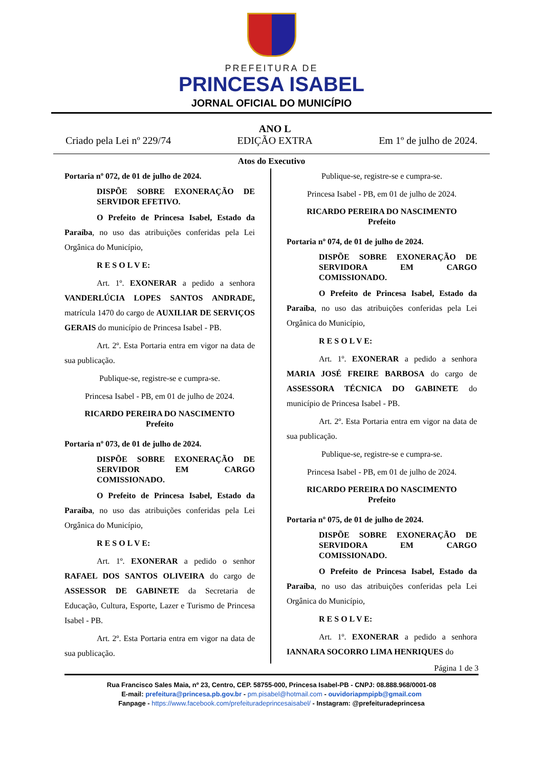PREFEITURA DE
PRINCESA ISABEL
JORNAL OFICIAL DO MUNICÍPIO
Criado pela Lei nº 229/74
ANO L
EDIÇÃO EXTRA
Em 1º de julho de 2024.
Atos do Executivo
Portaria nº 072, de 01 de julho de 2024.
DISPÕE SOBRE EXONERAÇÃO DE SERVIDOR EFETIVO.
O Prefeito de Princesa Isabel, Estado da Paraíba, no uso das atribuições conferidas pela Lei Orgânica do Município,
R E S O L V E:
Art. 1º. EXONERAR a pedido a senhora VANDERLÚCIA LOPES SANTOS ANDRADE, matrícula 1470 do cargo de AUXILIAR DE SERVIÇOS GERAIS do município de Princesa Isabel - PB.
Art. 2º. Esta Portaria entra em vigor na data de sua publicação.
Publique-se, registre-se e cumpra-se.
Princesa Isabel - PB, em 01 de julho de 2024.
RICARDO PEREIRA DO NASCIMENTO
Prefeito
Portaria nº 073, de 01 de julho de 2024.
DISPÕE SOBRE EXONERAÇÃO DE SERVIDOR EM CARGO COMISSIONADO.
O Prefeito de Princesa Isabel, Estado da Paraíba, no uso das atribuições conferidas pela Lei Orgânica do Município,
R E S O L V E:
Art. 1º. EXONERAR a pedido o senhor RAFAEL DOS SANTOS OLIVEIRA do cargo de ASSESSOR DE GABINETE da Secretaria de Educação, Cultura, Esporte, Lazer e Turismo de Princesa Isabel - PB.
Art. 2º. Esta Portaria entra em vigor na data de sua publicação.
Publique-se, registre-se e cumpra-se.
Princesa Isabel - PB, em 01 de julho de 2024.
RICARDO PEREIRA DO NASCIMENTO
Prefeito
Portaria nº 074, de 01 de julho de 2024.
DISPÕE SOBRE EXONERAÇÃO DE SERVIDORA EM CARGO COMISSIONADO.
O Prefeito de Princesa Isabel, Estado da Paraíba, no uso das atribuições conferidas pela Lei Orgânica do Município,
R E S O L V E:
Art. 1º. EXONERAR a pedido a senhora MARIA JOSÉ FREIRE BARBOSA do cargo de ASSESSORA TÉCNICA DO GABINETE do município de Princesa Isabel - PB.
Art. 2º. Esta Portaria entra em vigor na data de sua publicação.
Publique-se, registre-se e cumpra-se.
Princesa Isabel - PB, em 01 de julho de 2024.
RICARDO PEREIRA DO NASCIMENTO
Prefeito
Portaria nº 075, de 01 de julho de 2024.
DISPÕE SOBRE EXONERAÇÃO DE SERVIDORA EM CARGO COMISSIONADO.
O Prefeito de Princesa Isabel, Estado da Paraíba, no uso das atribuições conferidas pela Lei Orgânica do Município,
R E S O L V E:
Art. 1º. EXONERAR a pedido a senhora IANNARA SOCORRO LIMA HENRIQUES do
Página 1 de 3
Rua Francisco Sales Maia, nº 23, Centro, CEP. 58755-000, Princesa Isabel-PB - CNPJ: 08.888.968/0001-08
E-mail: prefeitura@princesa.pb.gov.br - pm.pisabel@hotmail.com - ouvidoriapmpipb@gmail.com
Fanpage - https://www.facebook.com/prefeituradeprincesaisabel/ - Instagram: @prefeituradeprincesa